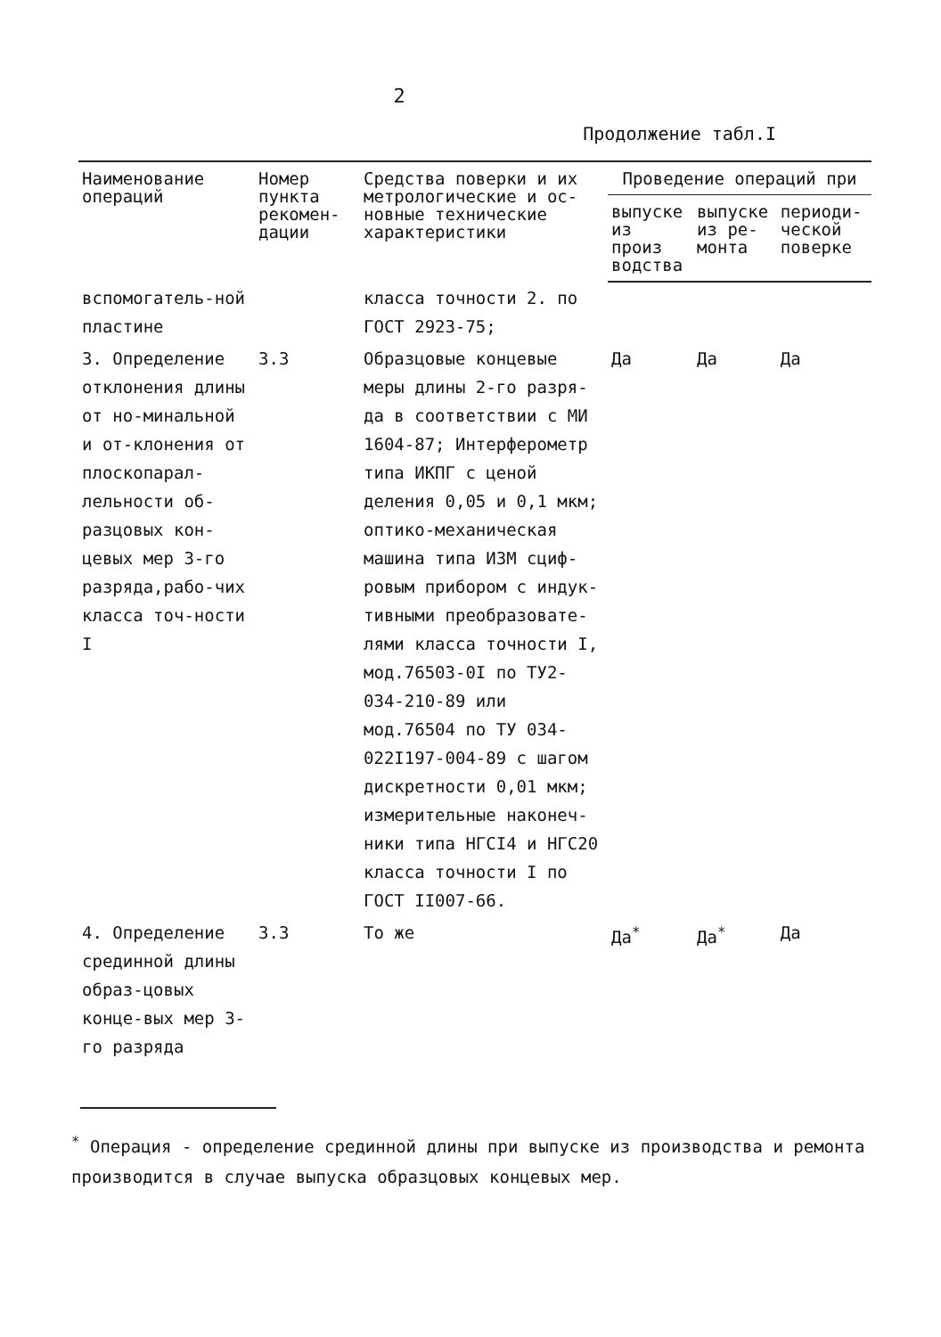2
Продолжение табл.I
| Наименование операций | Номер пункта рекомен-дации | Средства поверки и их метрологические и ос-новные технические характеристики | Проведение операций при | | |
| --- | --- | --- | --- | --- | --- |
| | | | выпуске из произ водства | выпуске из ре-монта | периоди-ческой поверке |
| вспомогатель-ной пластине | | класса точности 2. по ГОСТ 2923-75; | | | |
| 3. Определение отклонения длины от но-минальной и от-клонения от плоскопарал-лельности об-разцовых кон-цевых мер 3-го разряда,рабо-чих класса точ-ности I | 3.3 | Образцовые концевые меры длины 2-го разря-да в соответствии с МИ 1604-87; Интерферометр типа ИКПГ с ценой деления 0,05 и 0,1 мкм; оптико-механическая машина типа ИЗМ сциф-ровым прибором с индук-тивными преобразовате-лями класса точности I, мод.76503-0I по ТУ2-034-210-89 или мод.76504 по ТУ 034-022I197-004-89 с шагом дискретности 0,01 мкм; измерительные наконеч-ники типа НГСI4 и НГС20 класса точности I по ГОСТ II007-66. | Да | Да | Да |
| 4. Определение срединной длины образ-цовых конце-вых мер 3-го разряда | 3.3 | То же | Да<sup>*</sup> | Да<sup>*</sup> | Да |
<sup>*</sup> Операция - определение срединной длины при выпуске из производства и ремонта производится в случае выпуска образцовых концевых мер.